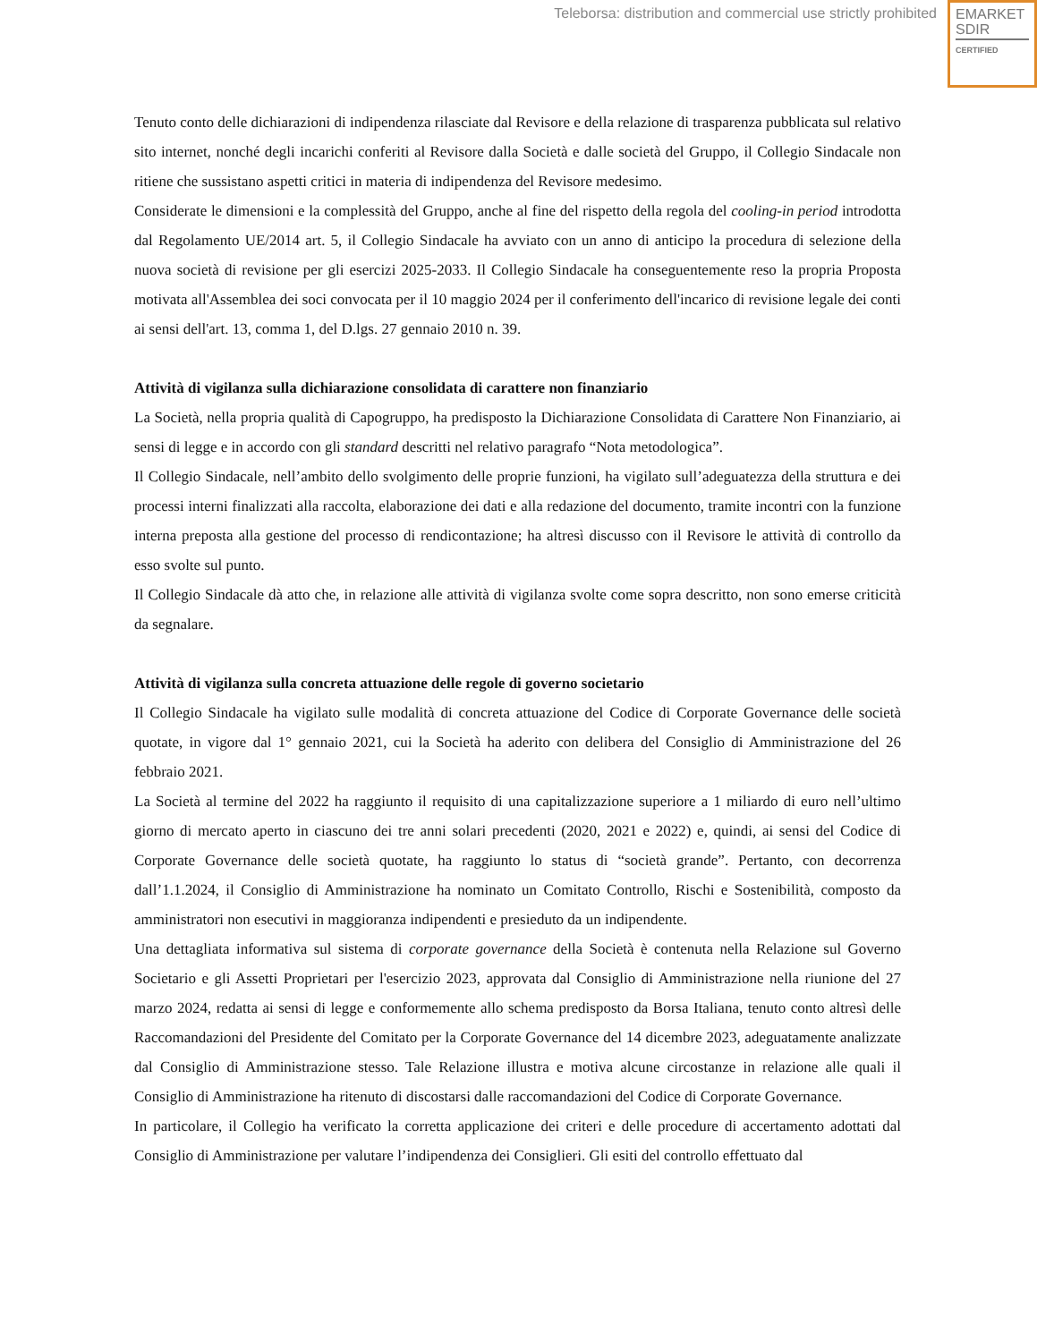Teleborsa: distribution and commercial use strictly prohibited
EMARKET
SDIR
CERTIFIED
Tenuto conto delle dichiarazioni di indipendenza rilasciate dal Revisore e della relazione di trasparenza pubblicata sul relativo sito internet, nonché degli incarichi conferiti al Revisore dalla Società e dalle società del Gruppo, il Collegio Sindacale non ritiene che sussistano aspetti critici in materia di indipendenza del Revisore medesimo.
Considerate le dimensioni e la complessità del Gruppo, anche al fine del rispetto della regola del cooling-in period introdotta dal Regolamento UE/2014 art. 5, il Collegio Sindacale ha avviato con un anno di anticipo la procedura di selezione della nuova società di revisione per gli esercizi 2025-2033. Il Collegio Sindacale ha conseguentemente reso la propria Proposta motivata all'Assemblea dei soci convocata per il 10 maggio 2024 per il conferimento dell'incarico di revisione legale dei conti ai sensi dell'art. 13, comma 1, del D.lgs. 27 gennaio 2010 n. 39.
Attività di vigilanza sulla dichiarazione consolidata di carattere non finanziario
La Società, nella propria qualità di Capogruppo, ha predisposto la Dichiarazione Consolidata di Carattere Non Finanziario, ai sensi di legge e in accordo con gli standard descritti nel relativo paragrafo “Nota metodologica”.
Il Collegio Sindacale, nell’ambito dello svolgimento delle proprie funzioni, ha vigilato sull’adeguatezza della struttura e dei processi interni finalizzati alla raccolta, elaborazione dei dati e alla redazione del documento, tramite incontri con la funzione interna preposta alla gestione del processo di rendicontazione; ha altresì discusso con il Revisore le attività di controllo da esso svolte sul punto.
Il Collegio Sindacale dà atto che, in relazione alle attività di vigilanza svolte come sopra descritto, non sono emerse criticità da segnalare.
Attività di vigilanza sulla concreta attuazione delle regole di governo societario
Il Collegio Sindacale ha vigilato sulle modalità di concreta attuazione del Codice di Corporate Governance delle società quotate, in vigore dal 1° gennaio 2021, cui la Società ha aderito con delibera del Consiglio di Amministrazione del 26 febbraio 2021.
La Società al termine del 2022 ha raggiunto il requisito di una capitalizzazione superiore a 1 miliardo di euro nell’ultimo giorno di mercato aperto in ciascuno dei tre anni solari precedenti (2020, 2021 e 2022) e, quindi, ai sensi del Codice di Corporate Governance delle società quotate, ha raggiunto lo status di “società grande”. Pertanto, con decorrenza dall’1.1.2024, il Consiglio di Amministrazione ha nominato un Comitato Controllo, Rischi e Sostenibilità, composto da amministratori non esecutivi in maggioranza indipendenti e presieduto da un indipendente.
Una dettagliata informativa sul sistema di corporate governance della Società è contenuta nella Relazione sul Governo Societario e gli Assetti Proprietari per l'esercizio 2023, approvata dal Consiglio di Amministrazione nella riunione del 27 marzo 2024, redatta ai sensi di legge e conformemente allo schema predisposto da Borsa Italiana, tenuto conto altresì delle Raccomandazioni del Presidente del Comitato per la Corporate Governance del 14 dicembre 2023, adeguatamente analizzate dal Consiglio di Amministrazione stesso. Tale Relazione illustra e motiva alcune circostanze in relazione alle quali il Consiglio di Amministrazione ha ritenuto di discostarsi dalle raccomandazioni del Codice di Corporate Governance.
In particolare, il Collegio ha verificato la corretta applicazione dei criteri e delle procedure di accertamento adottati dal Consiglio di Amministrazione per valutare l’indipendenza dei Consiglieri. Gli esiti del controllo effettuato dal